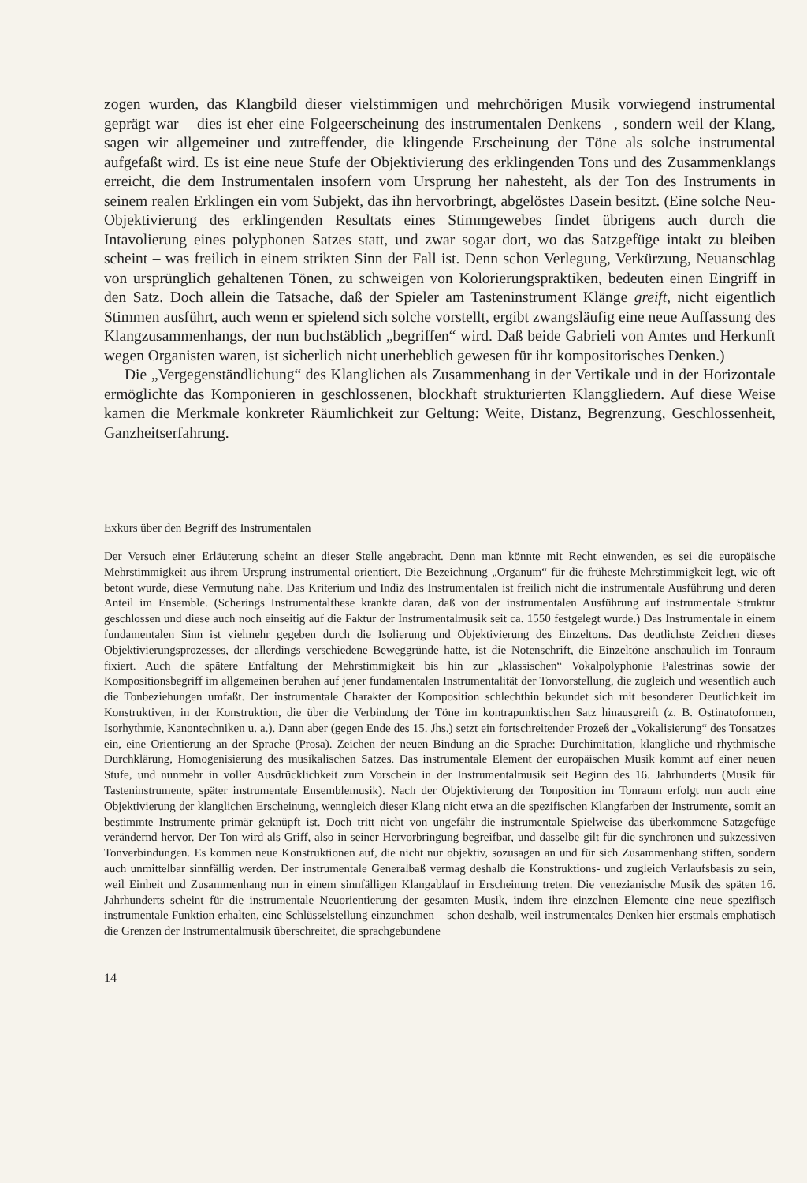zogen wurden, das Klangbild dieser vielstimmigen und mehrchörigen Musik vorwiegend instrumental geprägt war – dies ist eher eine Folgeerscheinung des instrumentalen Denkens –, sondern weil der Klang, sagen wir allgemeiner und zutreffender, die klingende Erscheinung der Töne als solche instrumental aufgefaßt wird. Es ist eine neue Stufe der Objektivierung des erklingenden Tons und des Zusammenklangs erreicht, die dem Instrumentalen insofern vom Ursprung her nahesteht, als der Ton des Instruments in seinem realen Erklingen ein vom Subjekt, das ihn hervorbringt, abgelöstes Dasein besitzt. (Eine solche Neu-Objektivierung des erklingenden Resultats eines Stimmgewebes findet übrigens auch durch die Intavolierung eines polyphonen Satzes statt, und zwar sogar dort, wo das Satzgefüge intakt zu bleiben scheint – was freilich in einem strikten Sinn der Fall ist. Denn schon Verlegung, Verkürzung, Neuanschlag von ursprünglich gehaltenen Tönen, zu schweigen von Kolorierungspraktiken, bedeuten einen Eingriff in den Satz. Doch allein die Tatsache, daß der Spieler am Tasteninstrument Klänge greift, nicht eigentlich Stimmen ausführt, auch wenn er spielend sich solche vorstellt, ergibt zwangsläufig eine neue Auffassung des Klangzusammenhangs, der nun buchstäblich „begriffen“ wird. Daß beide Gabrieli von Amtes und Herkunft wegen Organisten waren, ist sicherlich nicht unerheblich gewesen für ihr kompositorisches Denken.)
Die „Vergegenständlichung“ des Klanglichen als Zusammenhang in der Vertikale und in der Horizontale ermöglichte das Komponieren in geschlossenen, blockhaft strukturierten Klanggliedern. Auf diese Weise kamen die Merkmale konkreter Räumlichkeit zur Geltung: Weite, Distanz, Begrenzung, Geschlossenheit, Ganzheitserfahrung.
Exkurs über den Begriff des Instrumentalen
Der Versuch einer Erläuterung scheint an dieser Stelle angebracht. Denn man könnte mit Recht einwenden, es sei die europäische Mehrstimmigkeit aus ihrem Ursprung instrumental orientiert. Die Bezeichnung „Organum“ für die früheste Mehrstimmigkeit legt, wie oft betont wurde, diese Vermutung nahe. Das Kriterium und Indiz des Instrumentalen ist freilich nicht die instrumentale Ausführung und deren Anteil im Ensemble. (Scherings Instrumentalthese krankte daran, daß von der instrumentalen Ausführung auf instrumentale Struktur geschlossen und diese auch noch einseitig auf die Faktur der Instrumentalmusik seit ca. 1550 festgelegt wurde.) Das Instrumentale in einem fundamentalen Sinn ist vielmehr gegeben durch die Isolierung und Objektivierung des Einzeltons. Das deutlichste Zeichen dieses Objektivierungsprozesses, der allerdings verschiedene Beweggründe hatte, ist die Notenschrift, die Einzeltöne anschaulich im Tonraum fixiert. Auch die spätere Entfaltung der Mehrstimmigkeit bis hin zur „klassischen“ Vokalpolyphonie Palestrinas sowie der Kompositionsbegriff im allgemeinen beruhen auf jener fundamentalen Instrumentalität der Tonvorstellung, die zugleich und wesentlich auch die Tonbeziehungen umfaßt. Der instrumentale Charakter der Komposition schlechthin bekundet sich mit besonderer Deutlichkeit im Konstruktiven, in der Konstruktion, die über die Verbindung der Töne im kontrapunktischen Satz hinausgreift (z. B. Ostinatoformen, Isorhythmie, Kanontechniken u. a.). Dann aber (gegen Ende des 15. Jhs.) setzt ein fortschreitender Prozeß der „Vokalisierung“ des Tonsatzes ein, eine Orientierung an der Sprache (Prosa). Zeichen der neuen Bindung an die Sprache: Durchimitation, klangliche und rhythmische Durchklärung, Homogenisierung des musikalischen Satzes. Das instrumentale Element der europäischen Musik kommt auf einer neuen Stufe, und nunmehr in voller Ausdrücklichkeit zum Vorschein in der Instrumentalmusik seit Beginn des 16. Jahrhunderts (Musik für Tasteninstrumente, später instrumentale Ensemblemusik). Nach der Objektivierung der Tonposition im Tonraum erfolgt nun auch eine Objektivierung der klanglichen Erscheinung, wenngleich dieser Klang nicht etwa an die spezifischen Klangfarben der Instrumente, somit an bestimmte Instrumente primär geknüpft ist. Doch tritt nicht von ungefähr die instrumentale Spielweise das überkommene Satzgefüge verändernd hervor. Der Ton wird als Griff, also in seiner Hervorbringung begreifbar, und dasselbe gilt für die synchronen und sukzessiven Tonverbindungen. Es kommen neue Konstruktionen auf, die nicht nur objektiv, sozusagen an und für sich Zusammenhang stiften, sondern auch unmittelbar sinnfällig werden. Der instrumentale Generalbaß vermag deshalb die Konstruktions- und zugleich Verlaufsbasis zu sein, weil Einheit und Zusammenhang nun in einem sinnfälligen Klangablauf in Erscheinung treten. Die venezianische Musik des späten 16. Jahrhunderts scheint für die instrumentale Neuorientierung der gesamten Musik, indem ihre einzelnen Elemente eine neue spezifisch instrumentale Funktion erhalten, eine Schlüsselstellung einzunehmen – schon deshalb, weil instrumentales Denken hier erstmals emphatisch die Grenzen der Instrumentalmusik überschreitet, die sprachgebundene
14